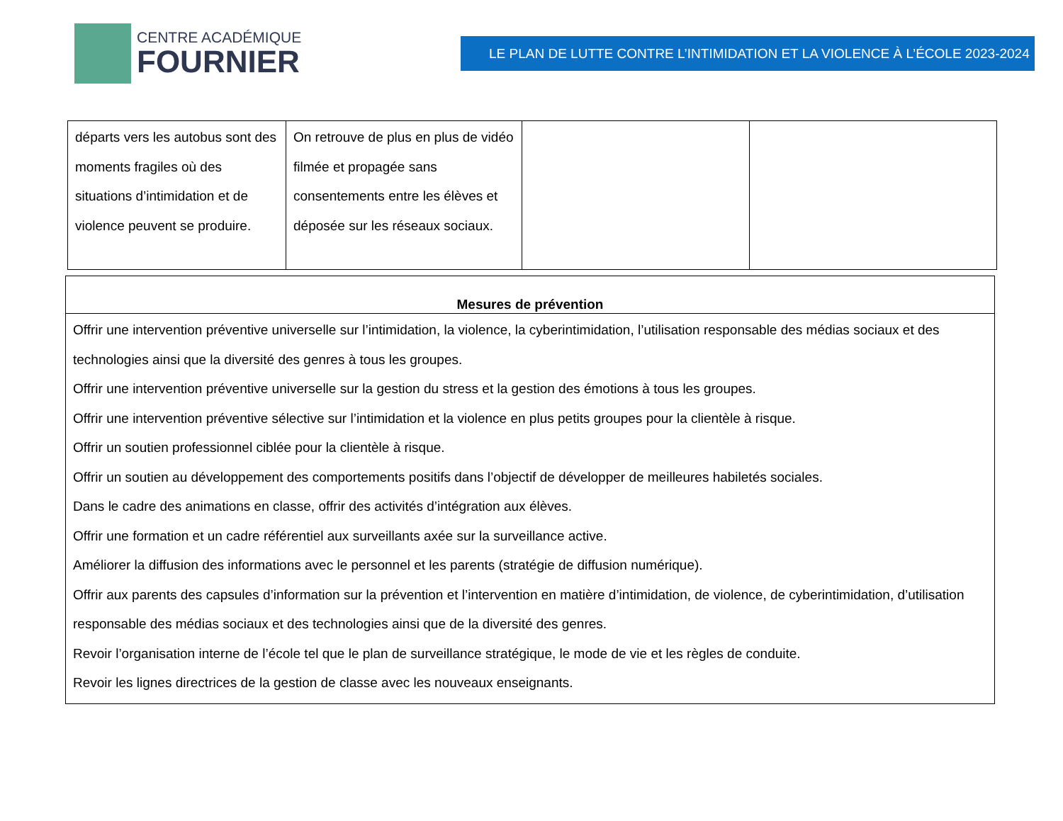CENTRE ACADÉMIQUE
FOURNIER
LE PLAN DE LUTTE CONTRE L’INTIMIDATION ET LA VIOLENCE À L’ÉCOLE 2023-2024
| départs vers les autobus sont des moments fragiles où des situations d’intimidation et de violence peuvent se produire. | On retrouve de plus en plus de vidéo filmée et propagée sans consentements entre les élèves et déposée sur les réseaux sociaux. | | |
| Mesures de prévention |
| --- |
| Offrir une intervention préventive universelle sur l’intimidation, la violence, la cyberintimidation, l’utilisation responsable des médias sociaux et des technologies ainsi que la diversité des genres à tous les groupes. Offrir une intervention préventive universelle sur la gestion du stress et la gestion des émotions à tous les groupes. Offrir une intervention préventive sélective sur l’intimidation et la violence en plus petits groupes pour la clientèle à risque. Offrir un soutien professionnel ciblée pour la clientèle à risque. Offrir un soutien au développement des comportements positifs dans l’objectif de développer de meilleures habiletés sociales. Dans le cadre des animations en classe, offrir des activités d’intégration aux élèves. Offrir une formation et un cadre référentiel aux surveillants axée sur la surveillance active. Améliorer la diffusion des informations avec le personnel et les parents (stratégie de diffusion numérique). Offrir aux parents des capsules d’information sur la prévention et l’intervention en matière d’intimidation, de violence, de cyberintimidation, d’utilisation responsable des médias sociaux et des technologies ainsi que de la diversité des genres. Revoir l’organisation interne de l’école tel que le plan de surveillance stratégique, le mode de vie et les règles de conduite. Revoir les lignes directrices de la gestion de classe avec les nouveaux enseignants. |